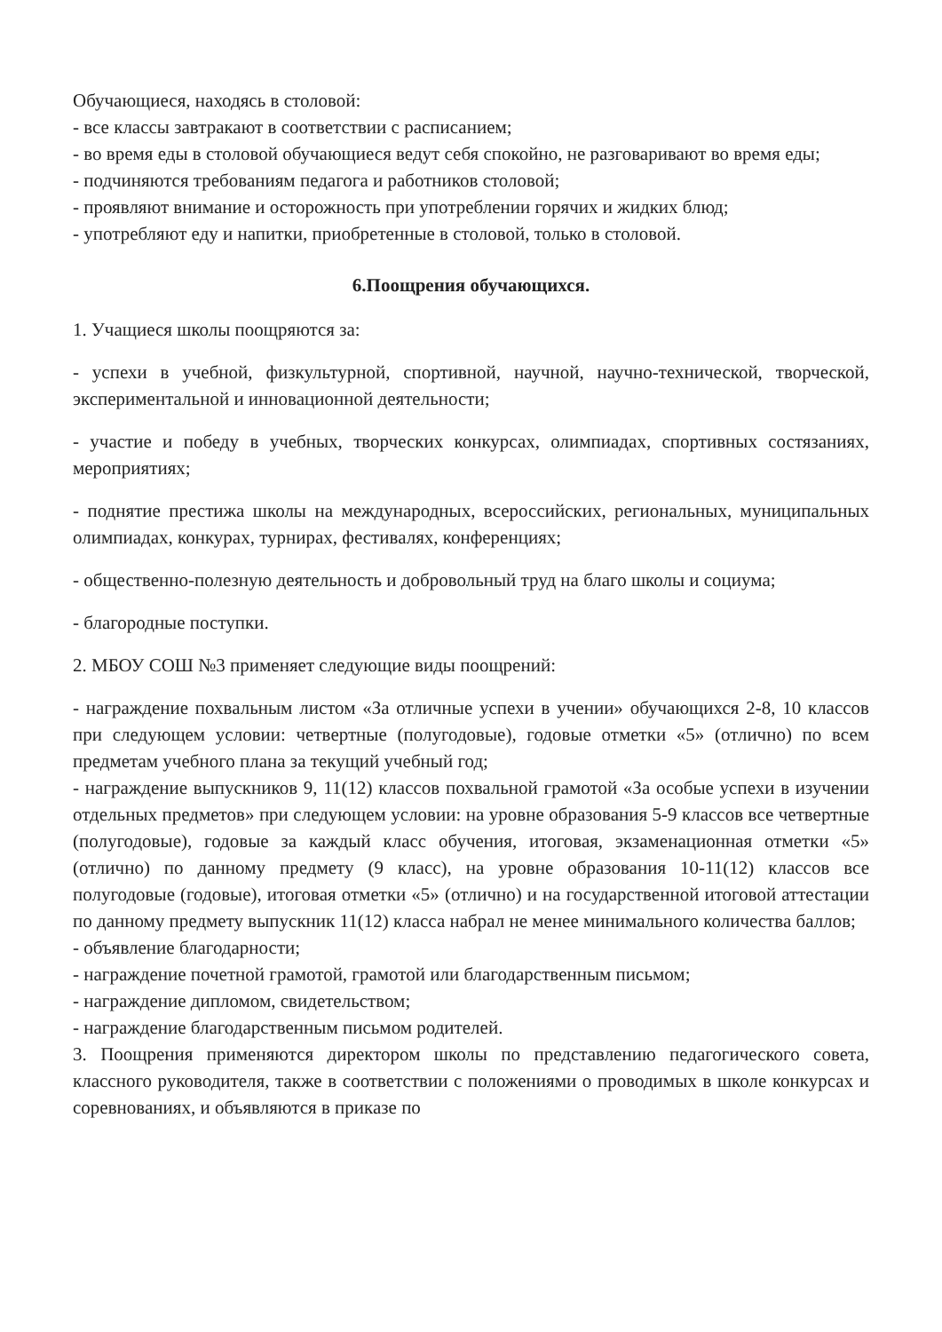Обучающиеся, находясь в столовой:
- все классы завтракают в соответствии с расписанием;
- во время еды в столовой обучающиеся ведут себя спокойно, не разговаривают во время еды;
- подчиняются требованиям педагога и работников столовой;
- проявляют внимание и осторожность при употреблении горячих и жидких блюд;
- употребляют еду и напитки, приобретенные в столовой, только в столовой.
6.Поощрения обучающихся.
1. Учащиеся школы поощряются за:
- успехи в учебной, физкультурной, спортивной, научной, научно-технической, творческой, экспериментальной и инновационной деятельности;
- участие и победу в учебных, творческих конкурсах, олимпиадах, спортивных состязаниях, мероприятиях;
- поднятие престижа школы на международных, всероссийских, региональных, муниципальных олимпиадах, конкурах, турнирах, фестивалях, конференциях;
- общественно-полезную деятельность и добровольный труд на благо школы и социума;
- благородные поступки.
2. МБОУ СОШ №3 применяет следующие виды поощрений:
- награждение похвальным листом «За отличные успехи в учении» обучающихся 2-8, 10 классов при следующем условии: четвертные (полугодовые), годовые отметки «5» (отлично) по всем предметам учебного плана за текущий учебный год;
- награждение выпускников 9, 11(12) классов похвальной грамотой «За особые успехи в изучении отдельных предметов» при следующем условии: на уровне образования 5-9 классов все четвертные (полугодовые), годовые за каждый класс обучения, итоговая, экзаменационная отметки «5» (отлично) по данному предмету (9 класс), на уровне образования 10-11(12) классов все полугодовые (годовые), итоговая отметки «5» (отлично) и на государственной итоговой аттестации по данному предмету выпускник 11(12) класса набрал не менее минимального количества баллов;
- объявление благодарности;
- награждение почетной грамотой, грамотой или благодарственным письмом;
- награждение дипломом, свидетельством;
- награждение благодарственным письмом родителей.
3. Поощрения применяются директором школы по представлению педагогического совета, классного руководителя, также в соответствии с положениями о проводимых в школе конкурсах и соревнованиях, и объявляются в приказе по